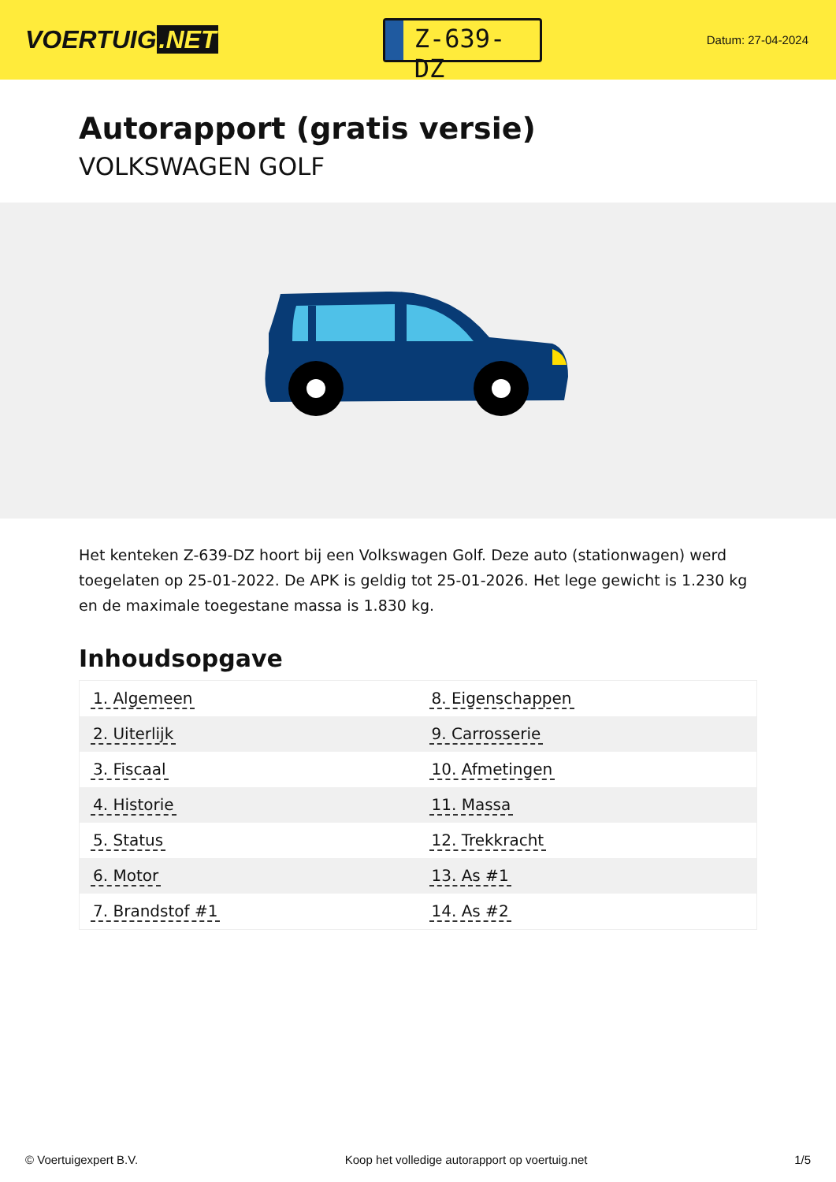VOERTUIG.NET
Z-639-DZ
Datum: 27-04-2024
Autorapport (gratis versie)
VOLKSWAGEN GOLF
Het kenteken Z-639-DZ hoort bij een Volkswagen Golf. Deze auto (stationwagen) werd toegelaten op 25-01-2022. De APK is geldig tot 25-01-2026. Het lege gewicht is 1.230 kg en de maximale toegestane massa is 1.830 kg.
Inhoudsopgave
| 1. Algemeen | 8. Eigenschappen |
| 2. Uiterlijk | 9. Carrosserie |
| 3. Fiscaal | 10. Afmetingen |
| 4. Historie | 11. Massa |
| 5. Status | 12. Trekkracht |
| 6. Motor | 13. As #1 |
| 7. Brandstof #1 | 14. As #2 |
© Voertuigexpert B.V. Koop het volledige autorapport op voertuig.net
1/5